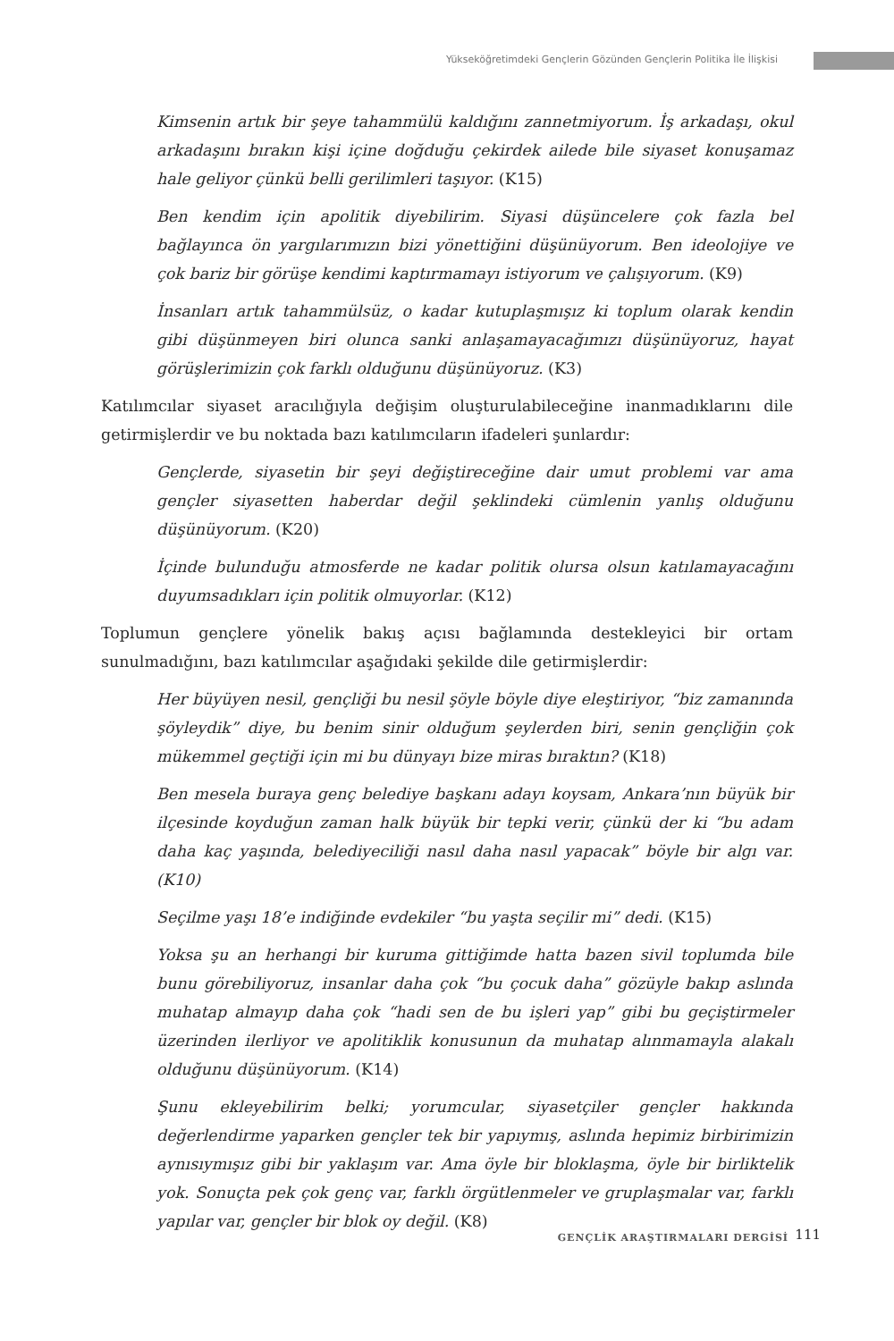Yükseköğretimdeki Gençlerin Gözünden Gençlerin Politika İle İlişkisi
Kimsenin artık bir şeye tahammülü kaldığını zannetmiyorum. İş arkadaşı, okul arkadaşını bırakın kişi içine doğduğu çekirdek ailede bile siyaset konuşamaz hale geliyor çünkü belli gerilimleri taşıyor. (K15)
Ben kendim için apolitik diyebilirim. Siyasi düşüncelere çok fazla bel bağlayınca ön yargılarımızın bizi yönettiğini düşünüyorum. Ben ideolojiye ve çok bariz bir görüşe kendimi kaptırmamayı istiyorum ve çalışıyorum. (K9)
İnsanları artık tahammülsüz, o kadar kutuplaşmışız ki toplum olarak kendin gibi düşünmeyen biri olunca sanki anlaşamayacağımızı düşünüyoruz, hayat görüşlerimizin çok farklı olduğunu düşünüyoruz. (K3)
Katılımcılar siyaset aracılığıyla değişim oluşturulabileceğine inanmadıklarını dile getirmişlerdir ve bu noktada bazı katılımcıların ifadeleri şunlardır:
Gençlerde, siyasetin bir şeyi değiştireceğine dair umut problemi var ama gençler siyasetten haberdar değil şeklindeki cümlenin yanlış olduğunu düşünüyorum. (K20)
İçinde bulunduğu atmosferde ne kadar politik olursa olsun katılamayacağını duyumsadıkları için politik olmuyorlar. (K12)
Toplumun gençlere yönelik bakış açısı bağlamında destekleyici bir ortam sunulmadığını, bazı katılımcılar aşağıdaki şekilde dile getirmişlerdir:
Her büyüyen nesil, gençliği bu nesil şöyle böyle diye eleştiriyor, “biz zamanında şöyleydik” diye, bu benim sinir olduğum şeylerden biri, senin gençliğin çok mükemmel geçtiği için mi bu dünyayı bize miras bıraktın? (K18)
Ben mesela buraya genç belediye başkanı adayı koysam, Ankara’nın büyük bir ilçesinde koyduğun zaman halk büyük bir tepki verir, çünkü der ki “bu adam daha kaç yaşında, belediyeciliği nasıl daha nasıl yapacak” böyle bir algı var. (K10)
Seçilme yaşı 18’e indiğinde evdekiler “bu yaşta seçilir mi” dedi. (K15)
Yoksa şu an herhangi bir kuruma gittiğimde hatta bazen sivil toplumda bile bunu görebiliyoruz, insanlar daha çok “bu çocuk daha” gözüyle bakıp aslında muhatap almayıp daha çok “hadi sen de bu işleri yap” gibi bu geçiştirmeler üzerinden ilerliyor ve apolitiklik konusunun da muhatap alınmamayla alakalı olduğunu düşünüyorum. (K14)
Şunu ekleyebilirim belki; yorumcular, siyasetçiler gençler hakkında değerlendirme yaparken gençler tek bir yapıymış, aslında hepimiz birbirimizin aynısıymışız gibi bir yaklaşım var. Ama öyle bir bloklaşma, öyle bir birliktelik yok. Sonuçta pek çok genç var, farklı örgütlenmeler ve gruplaşmalar var, farklı yapılar var, gençler bir blok oy değil. (K8)
GENÇLİK ARAŞTIRMALARI DERGİSİ 111